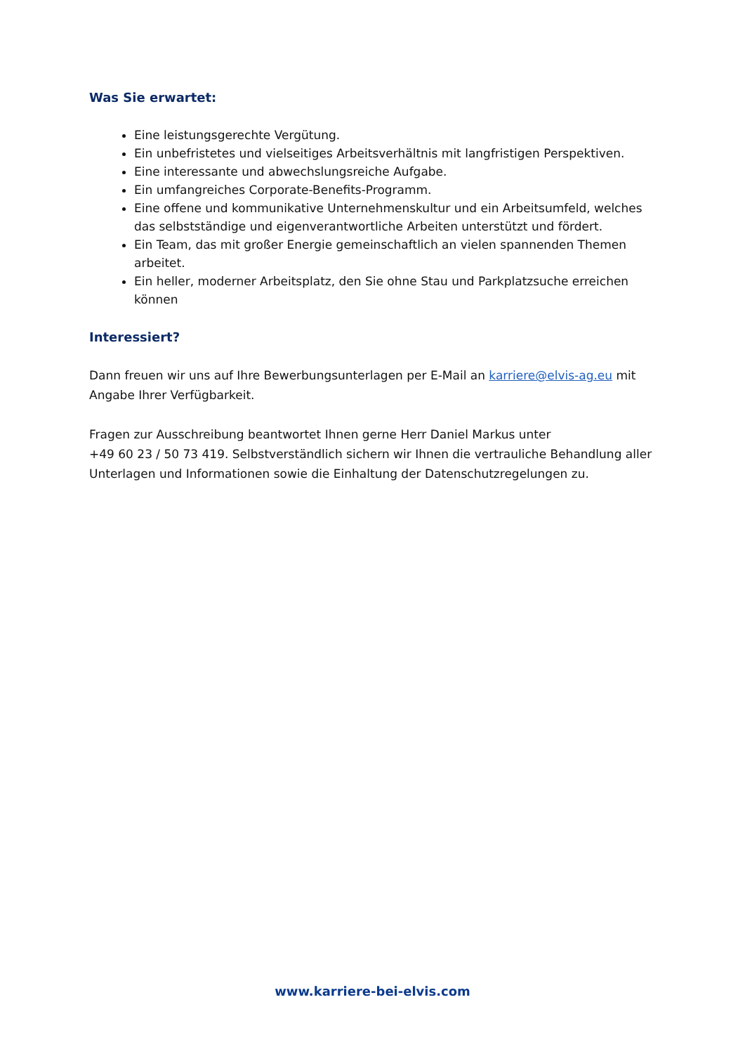Was Sie erwartet:
Eine leistungsgerechte Vergütung.
Ein unbefristetes und vielseitiges Arbeitsverhältnis mit langfristigen Perspektiven.
Eine interessante und abwechslungsreiche Aufgabe.
Ein umfangreiches Corporate-Benefits-Programm.
Eine offene und kommunikative Unternehmenskultur und ein Arbeitsumfeld, welches das selbstständige und eigenverantwortliche Arbeiten unterstützt und fördert.
Ein Team, das mit großer Energie gemeinschaftlich an vielen spannenden Themen arbeitet.
Ein heller, moderner Arbeitsplatz, den Sie ohne Stau und Parkplatzsuche erreichen können
Interessiert?
Dann freuen wir uns auf Ihre Bewerbungsunterlagen per E-Mail an karriere@elvis-ag.eu mit Angabe Ihrer Verfügbarkeit.
Fragen zur Ausschreibung beantwortet Ihnen gerne Herr Daniel Markus unter
+49 60 23 / 50 73 419. Selbstverständlich sichern wir Ihnen die vertrauliche Behandlung aller Unterlagen und Informationen sowie die Einhaltung der Datenschutzregelungen zu.
www.karriere-bei-elvis.com